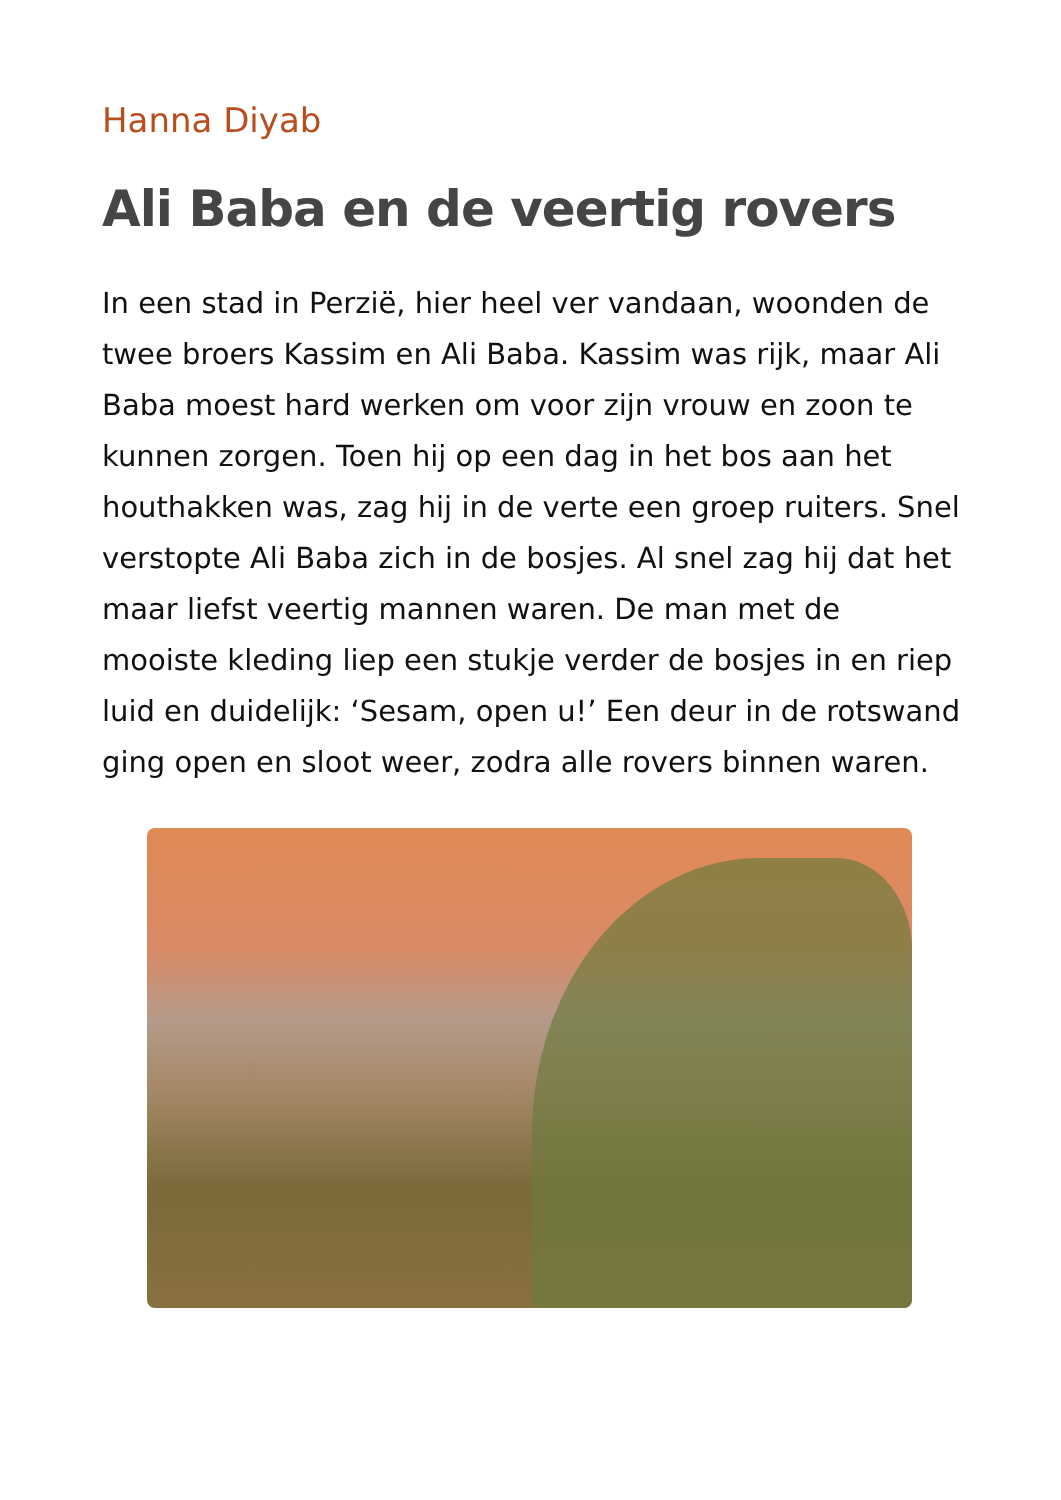Hanna Diyab
Ali Baba en de veertig rovers
In een stad in Perzië, hier heel ver vandaan, woonden de twee broers Kassim en Ali Baba. Kassim was rijk, maar Ali Baba moest hard werken om voor zijn vrouw en zoon te kunnen zorgen. Toen hij op een dag in het bos aan het houthakken was, zag hij in de verte een groep ruiters. Snel verstopte Ali Baba zich in de bosjes. Al snel zag hij dat het maar liefst veertig mannen waren. De man met de mooiste kleding liep een stukje verder de bosjes in en riep luid en duidelijk: ‘Sesam, open u!’ Een deur in de rotswand ging open en sloot weer, zodra alle rovers binnen waren.